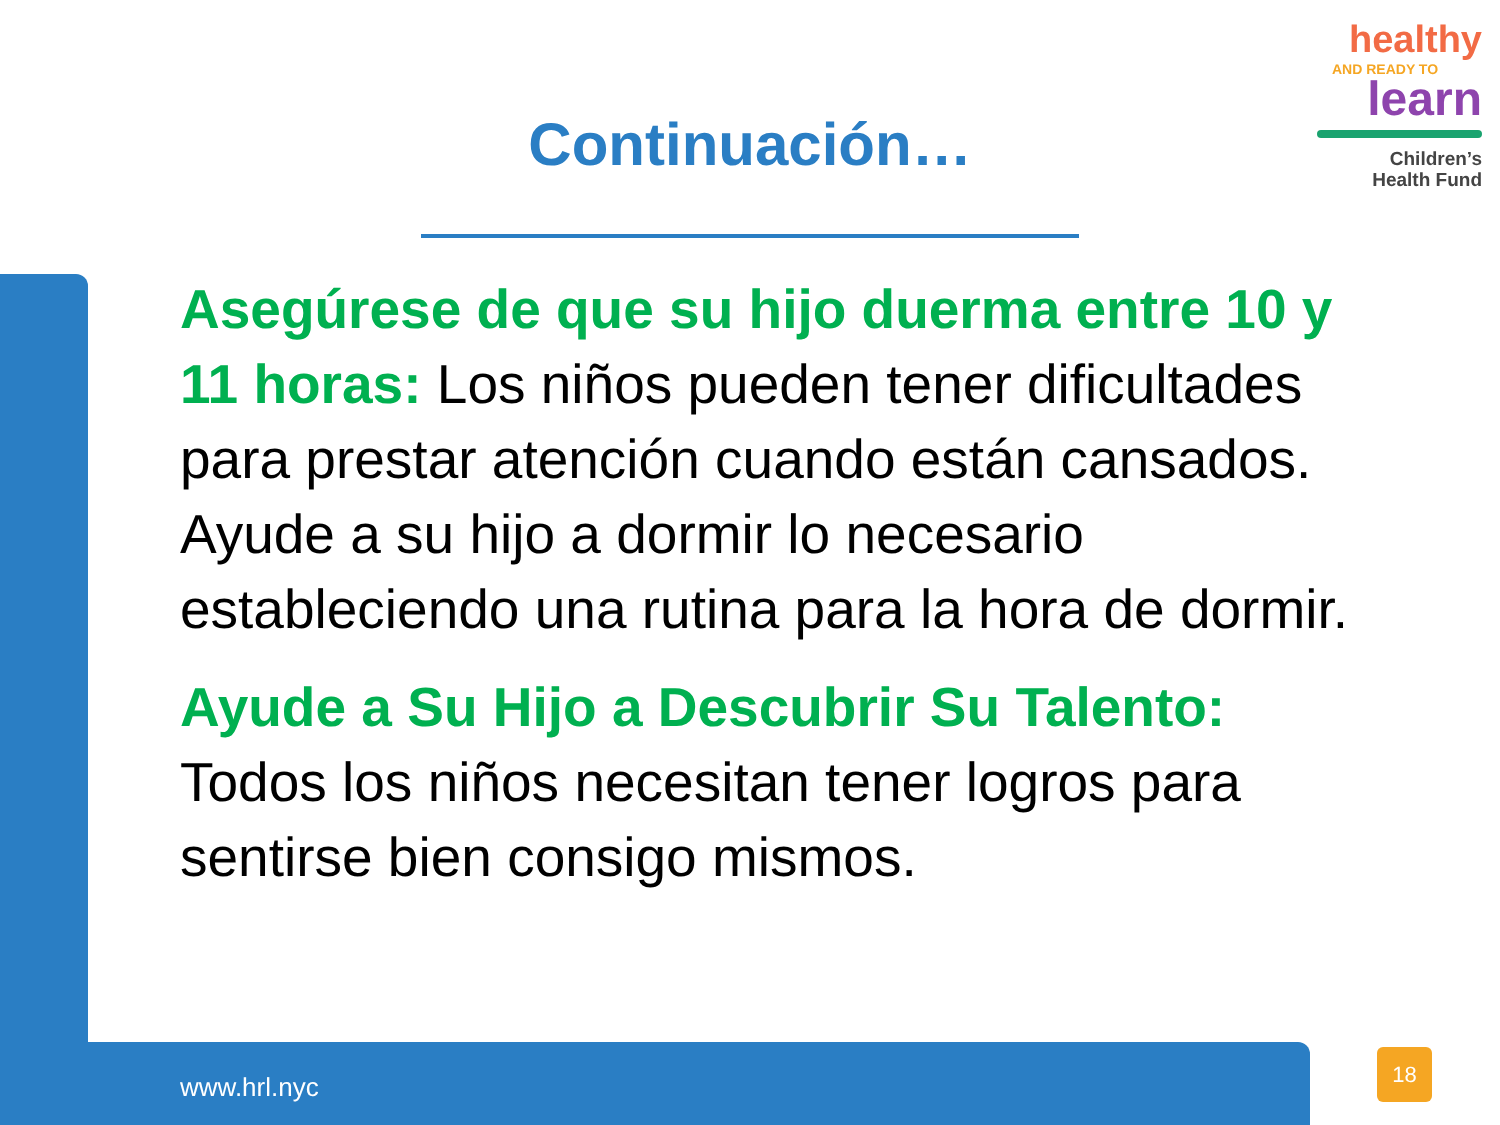healthy
AND READY TO
learn
Children’s
Health Fund
Continuación…
Asegúrese de que su hijo duerma entre 10 y 11 horas: Los niños pueden tener dificultades para prestar atención cuando están cansados. Ayude a su hijo a dormir lo necesario estableciendo una rutina para la hora de dormir.
Ayude a Su Hijo a Descubrir Su Talento: Todos los niños necesitan tener logros para sentirse bien consigo mismos.
www.hrl.nyc
18